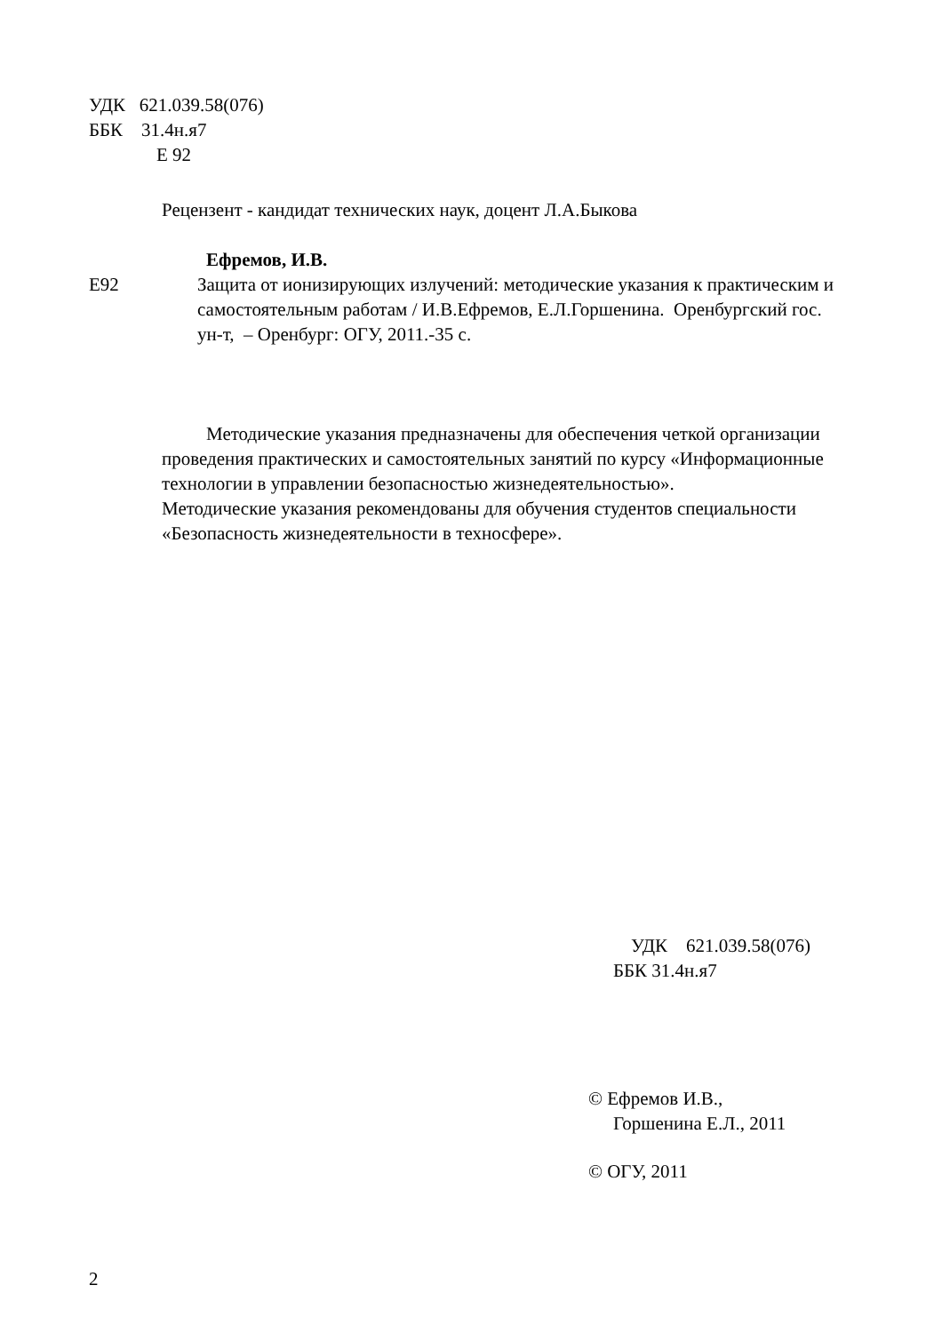УДК 621.039.58(076)
ББК 31.4н.я7
Е 92
Рецензент - кандидат технических наук, доцент Л.А.Быкова
Ефремов, И.В.
Е92 Защита от ионизирующих излучений: методические указания к практическим и самостоятельным работам / И.В.Ефремов, Е.Л.Горшенина. Оренбургский гос. ун-т, – Оренбург: ОГУ, 2011.-35 с.
Методические указания предназначены для обеспечения четкой организации проведения практических и самостоятельных занятий по курсу «Информационные технологии в управлении безопасностью жизнедеятельностью».
Методические указания рекомендованы для обучения студентов специальности «Безопасность жизнедеятельности в техносфере».
УДК 621.039.58(076)
ББК 31.4н.я7
© Ефремов И.В.,
Горшенина Е.Л., 2011
© ОГУ, 2011
2